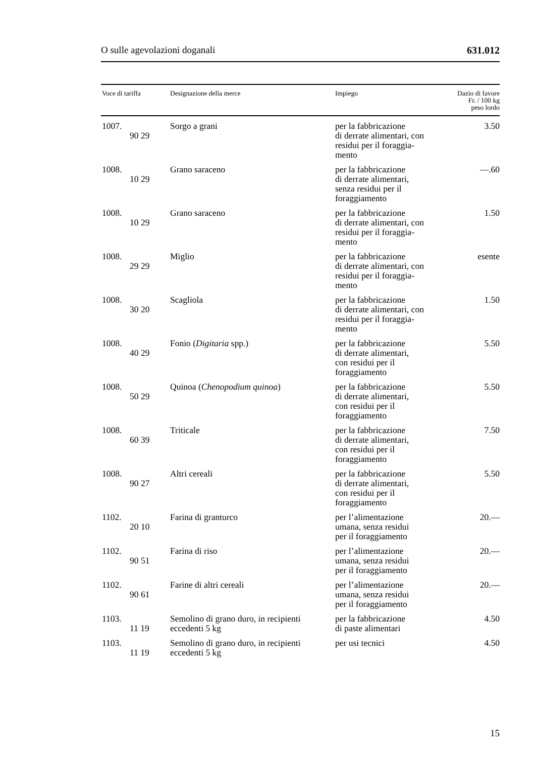O sulle agevolazioni doganali 631.012
| Voce di tariffa | Designazione della merce | Impiego | Dazio di favore Fr. / 100 kg peso lordo |
| --- | --- | --- | --- |
| 1007. 90 29 | Sorgo a grani | per la fabbricazione di derrate alimentari, con residui per il foraggia- mento | 3.50 |
| 1008. 10 29 | Grano saraceno | per la fabbricazione di derrate alimentari, senza residui per il foraggiamento | —.60 |
| 1008. 10 29 | Grano saraceno | per la fabbricazione di derrate alimentari, con residui per il foraggia- mento | 1.50 |
| 1008. 29 29 | Miglio | per la fabbricazione di derrate alimentari, con residui per il foraggia- mento | esente |
| 1008. 30 20 | Scagliola | per la fabbricazione di derrate alimentari, con residui per il foraggia- mento | 1.50 |
| 1008. 40 29 | Fonio ( Digitaria spp.) | per la fabbricazione di derrate alimentari, con residui per il foraggiamento | 5.50 |
| 1008. 50 29 | Quinoa ( Chenopodium quinoa ) | per la fabbricazione di derrate alimentari, con residui per il foraggiamento | 5.50 |
| 1008. 60 39 | Triticale | per la fabbricazione di derrate alimentari, con residui per il foraggiamento | 7.50 |
| 1008. 90 27 | Altri cereali | per la fabbricazione di derrate alimentari, con residui per il foraggiamento | 5.50 |
| 1102. 20 10 | Farina di granturco | per l’alimentazione umana, senza residui per il foraggiamento | 20.— |
| 1102. 90 51 | Farina di riso | per l’alimentazione umana, senza residui per il foraggiamento | 20.— |
| 1102. 90 61 | Farine di altri cereali | per l’alimentazione umana, senza residui per il foraggiamento | 20.— |
| 1103. 11 19 | Semolino di grano duro, in recipienti eccedenti 5 kg | per la fabbricazione di paste alimentari | 4.50 |
| 1103. 11 19 | Semolino di grano duro, in recipienti eccedenti 5 kg | per usi tecnici | 4.50 |
15